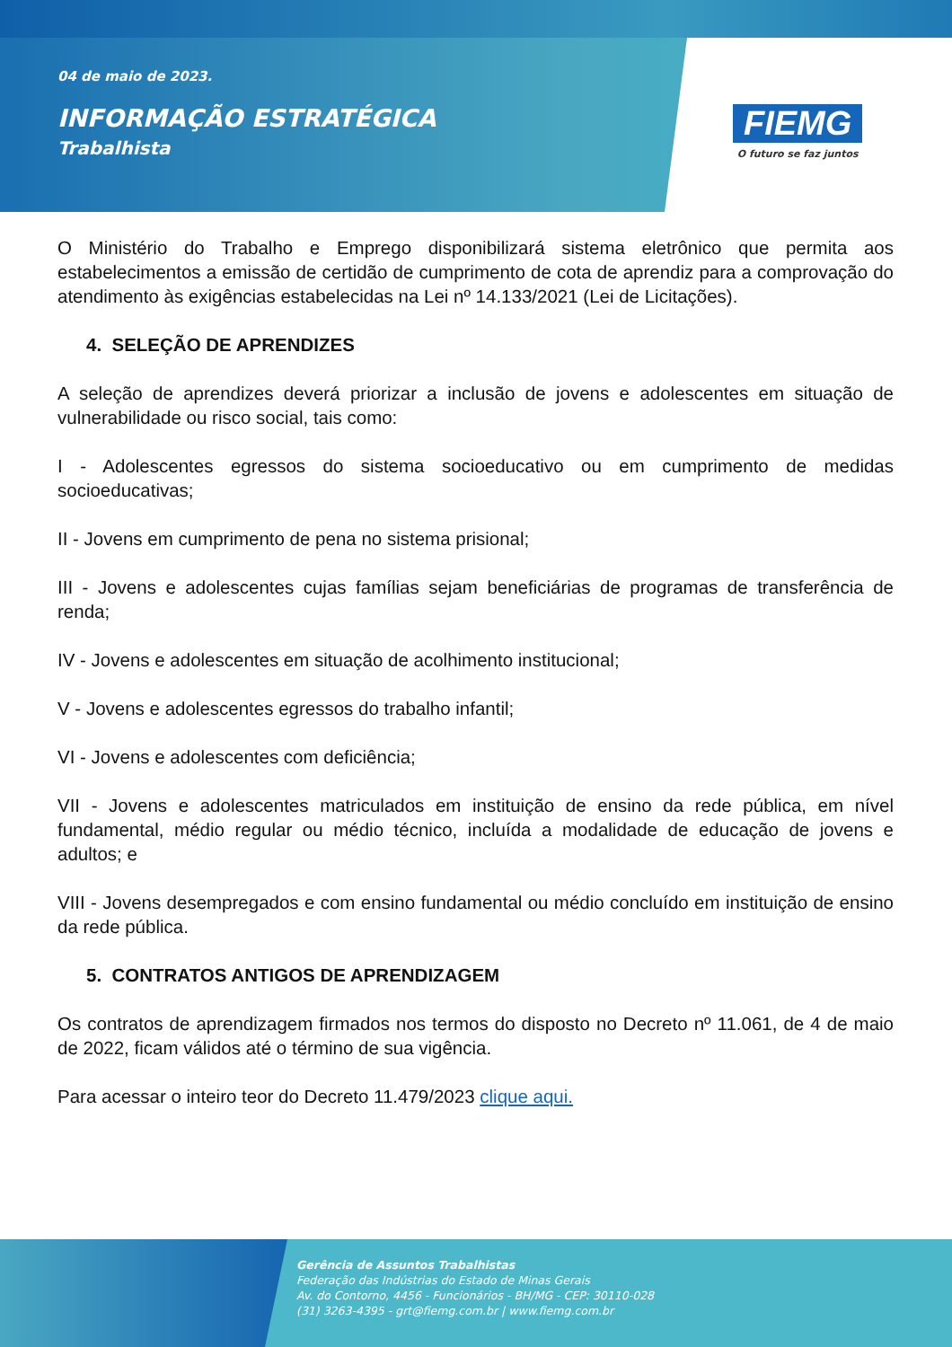04 de maio de 2023.
INFORMAÇÃO ESTRATÉGICA
Trabalhista
FIEMG
O futuro se faz juntos
O Ministério do Trabalho e Emprego disponibilizará sistema eletrônico que permita aos estabelecimentos a emissão de certidão de cumprimento de cota de aprendiz para a comprovação do atendimento às exigências estabelecidas na Lei nº 14.133/2021 (Lei de Licitações).
4. SELEÇÃO DE APRENDIZES
A seleção de aprendizes deverá priorizar a inclusão de jovens e adolescentes em situação de vulnerabilidade ou risco social, tais como:
I - Adolescentes egressos do sistema socioeducativo ou em cumprimento de medidas socioeducativas;
II - Jovens em cumprimento de pena no sistema prisional;
III - Jovens e adolescentes cujas famílias sejam beneficiárias de programas de transferência de renda;
IV - Jovens e adolescentes em situação de acolhimento institucional;
V - Jovens e adolescentes egressos do trabalho infantil;
VI - Jovens e adolescentes com deficiência;
VII - Jovens e adolescentes matriculados em instituição de ensino da rede pública, em nível fundamental, médio regular ou médio técnico, incluída a modalidade de educação de jovens e adultos; e
VIII - Jovens desempregados e com ensino fundamental ou médio concluído em instituição de ensino da rede pública.
5. CONTRATOS ANTIGOS DE APRENDIZAGEM
Os contratos de aprendizagem firmados nos termos do disposto no Decreto nº 11.061, de 4 de maio de 2022, ficam válidos até o término de sua vigência.
Para acessar o inteiro teor do Decreto 11.479/2023 clique aqui.
Gerência de Assuntos Trabalhistas
Federação das Indústrias do Estado de Minas Gerais
Av. do Contorno, 4456 - Funcionários - BH/MG - CEP: 30110-028
(31) 3263-4395 - grt@fiemg.com.br | www.fiemg.com.br